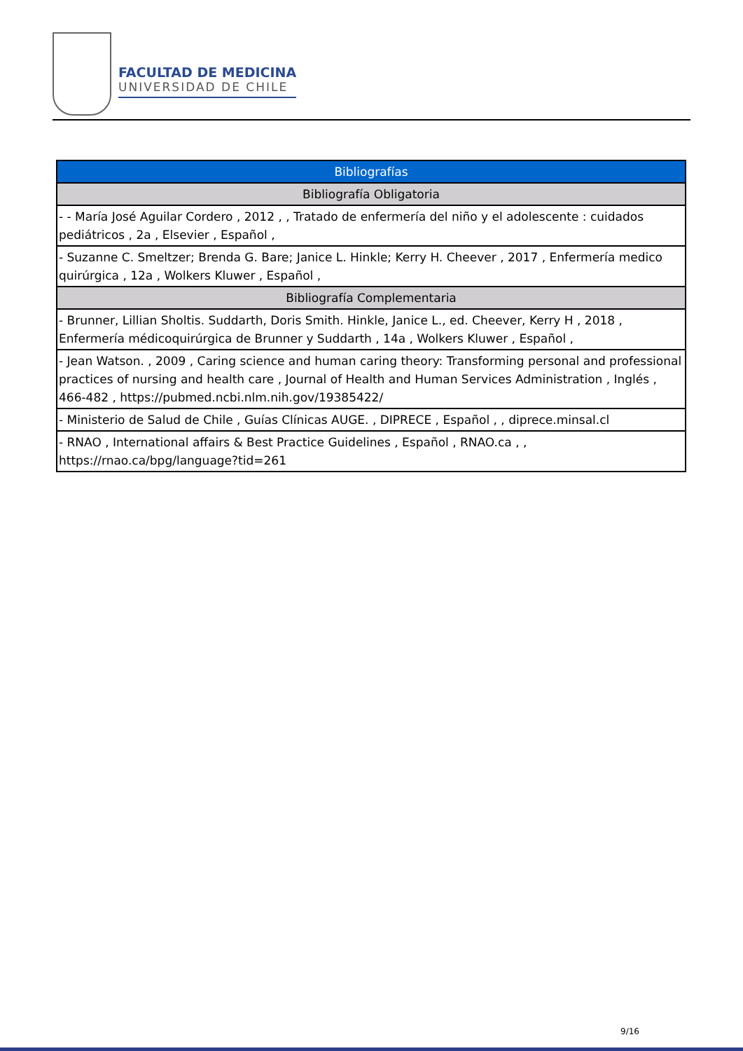FACULTAD DE MEDICINA
UNIVERSIDAD DE CHILE
| Bibliografías |
| Bibliografía Obligatoria |
| - - María José Aguilar Cordero , 2012 , , Tratado de enfermería del niño y el adolescente : cuidados pediátricos , 2a , Elsevier , Español , |
| - Suzanne C. Smeltzer; Brenda G. Bare; Janice L. Hinkle; Kerry H. Cheever , 2017 , Enfermería medico quirúrgica , 12a , Wolkers Kluwer , Español , |
| Bibliografía Complementaria |
| - Brunner, Lillian Sholtis. Suddarth, Doris Smith. Hinkle, Janice L., ed. Cheever, Kerry H , 2018 , Enfermería médicoquirúrgica de Brunner y Suddarth , 14a , Wolkers Kluwer , Español , |
| - Jean Watson. , 2009 , Caring science and human caring theory: Transforming personal and professional practices of nursing and health care , Journal of Health and Human Services Administration , Inglés , 466-482 , https://pubmed.ncbi.nlm.nih.gov/19385422/ |
| - Ministerio de Salud de Chile , Guías Clínicas AUGE. , DIPRECE , Español , , diprece.minsal.cl |
| - RNAO , International affairs & Best Practice Guidelines , Español , RNAO.ca , , https://rnao.ca/bpg/language?tid=261 |
9/16